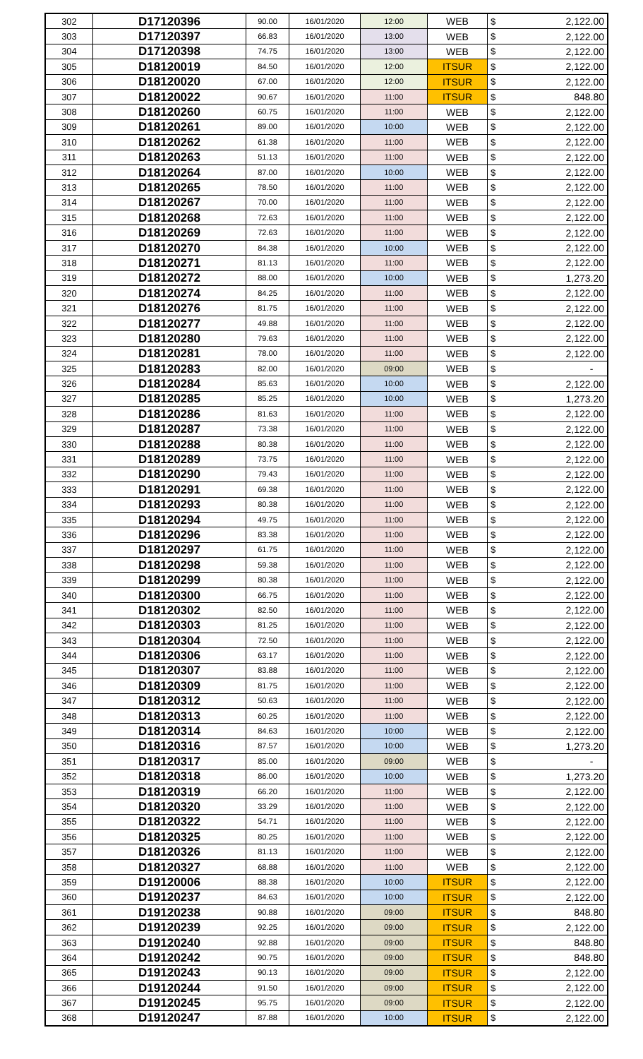| 302 | D17120396 | 90.00 | 16/01/2020 | 12:00 | WEB | $ | 2,122.00 |
| 303 | D17120397 | 66.83 | 16/01/2020 | 13:00 | WEB | $ | 2,122.00 |
| 304 | D17120398 | 74.75 | 16/01/2020 | 13:00 | WEB | $ | 2,122.00 |
| 305 | D18120019 | 84.50 | 16/01/2020 | 12:00 | ITSUR | $ | 2,122.00 |
| 306 | D18120020 | 67.00 | 16/01/2020 | 12:00 | ITSUR | $ | 2,122.00 |
| 307 | D18120022 | 90.67 | 16/01/2020 | 11:00 | ITSUR | $ | 848.80 |
| 308 | D18120260 | 60.75 | 16/01/2020 | 11:00 | WEB | $ | 2,122.00 |
| 309 | D18120261 | 89.00 | 16/01/2020 | 10:00 | WEB | $ | 2,122.00 |
| 310 | D18120262 | 61.38 | 16/01/2020 | 11:00 | WEB | $ | 2,122.00 |
| 311 | D18120263 | 51.13 | 16/01/2020 | 11:00 | WEB | $ | 2,122.00 |
| 312 | D18120264 | 87.00 | 16/01/2020 | 10:00 | WEB | $ | 2,122.00 |
| 313 | D18120265 | 78.50 | 16/01/2020 | 11:00 | WEB | $ | 2,122.00 |
| 314 | D18120267 | 70.00 | 16/01/2020 | 11:00 | WEB | $ | 2,122.00 |
| 315 | D18120268 | 72.63 | 16/01/2020 | 11:00 | WEB | $ | 2,122.00 |
| 316 | D18120269 | 72.63 | 16/01/2020 | 11:00 | WEB | $ | 2,122.00 |
| 317 | D18120270 | 84.38 | 16/01/2020 | 10:00 | WEB | $ | 2,122.00 |
| 318 | D18120271 | 81.13 | 16/01/2020 | 11:00 | WEB | $ | 2,122.00 |
| 319 | D18120272 | 88.00 | 16/01/2020 | 10:00 | WEB | $ | 1,273.20 |
| 320 | D18120274 | 84.25 | 16/01/2020 | 11:00 | WEB | $ | 2,122.00 |
| 321 | D18120276 | 81.75 | 16/01/2020 | 11:00 | WEB | $ | 2,122.00 |
| 322 | D18120277 | 49.88 | 16/01/2020 | 11:00 | WEB | $ | 2,122.00 |
| 323 | D18120280 | 79.63 | 16/01/2020 | 11:00 | WEB | $ | 2,122.00 |
| 324 | D18120281 | 78.00 | 16/01/2020 | 11:00 | WEB | $ | 2,122.00 |
| 325 | D18120283 | 82.00 | 16/01/2020 | 09:00 | WEB | $ | - |
| 326 | D18120284 | 85.63 | 16/01/2020 | 10:00 | WEB | $ | 2,122.00 |
| 327 | D18120285 | 85.25 | 16/01/2020 | 10:00 | WEB | $ | 1,273.20 |
| 328 | D18120286 | 81.63 | 16/01/2020 | 11:00 | WEB | $ | 2,122.00 |
| 329 | D18120287 | 73.38 | 16/01/2020 | 11:00 | WEB | $ | 2,122.00 |
| 330 | D18120288 | 80.38 | 16/01/2020 | 11:00 | WEB | $ | 2,122.00 |
| 331 | D18120289 | 73.75 | 16/01/2020 | 11:00 | WEB | $ | 2,122.00 |
| 332 | D18120290 | 79.43 | 16/01/2020 | 11:00 | WEB | $ | 2,122.00 |
| 333 | D18120291 | 69.38 | 16/01/2020 | 11:00 | WEB | $ | 2,122.00 |
| 334 | D18120293 | 80.38 | 16/01/2020 | 11:00 | WEB | $ | 2,122.00 |
| 335 | D18120294 | 49.75 | 16/01/2020 | 11:00 | WEB | $ | 2,122.00 |
| 336 | D18120296 | 83.38 | 16/01/2020 | 11:00 | WEB | $ | 2,122.00 |
| 337 | D18120297 | 61.75 | 16/01/2020 | 11:00 | WEB | $ | 2,122.00 |
| 338 | D18120298 | 59.38 | 16/01/2020 | 11:00 | WEB | $ | 2,122.00 |
| 339 | D18120299 | 80.38 | 16/01/2020 | 11:00 | WEB | $ | 2,122.00 |
| 340 | D18120300 | 66.75 | 16/01/2020 | 11:00 | WEB | $ | 2,122.00 |
| 341 | D18120302 | 82.50 | 16/01/2020 | 11:00 | WEB | $ | 2,122.00 |
| 342 | D18120303 | 81.25 | 16/01/2020 | 11:00 | WEB | $ | 2,122.00 |
| 343 | D18120304 | 72.50 | 16/01/2020 | 11:00 | WEB | $ | 2,122.00 |
| 344 | D18120306 | 63.17 | 16/01/2020 | 11:00 | WEB | $ | 2,122.00 |
| 345 | D18120307 | 83.88 | 16/01/2020 | 11:00 | WEB | $ | 2,122.00 |
| 346 | D18120309 | 81.75 | 16/01/2020 | 11:00 | WEB | $ | 2,122.00 |
| 347 | D18120312 | 50.63 | 16/01/2020 | 11:00 | WEB | $ | 2,122.00 |
| 348 | D18120313 | 60.25 | 16/01/2020 | 11:00 | WEB | $ | 2,122.00 |
| 349 | D18120314 | 84.63 | 16/01/2020 | 10:00 | WEB | $ | 2,122.00 |
| 350 | D18120316 | 87.57 | 16/01/2020 | 10:00 | WEB | $ | 1,273.20 |
| 351 | D18120317 | 85.00 | 16/01/2020 | 09:00 | WEB | $ | - |
| 352 | D18120318 | 86.00 | 16/01/2020 | 10:00 | WEB | $ | 1,273.20 |
| 353 | D18120319 | 66.20 | 16/01/2020 | 11:00 | WEB | $ | 2,122.00 |
| 354 | D18120320 | 33.29 | 16/01/2020 | 11:00 | WEB | $ | 2,122.00 |
| 355 | D18120322 | 54.71 | 16/01/2020 | 11:00 | WEB | $ | 2,122.00 |
| 356 | D18120325 | 80.25 | 16/01/2020 | 11:00 | WEB | $ | 2,122.00 |
| 357 | D18120326 | 81.13 | 16/01/2020 | 11:00 | WEB | $ | 2,122.00 |
| 358 | D18120327 | 68.88 | 16/01/2020 | 11:00 | WEB | $ | 2,122.00 |
| 359 | D19120006 | 88.38 | 16/01/2020 | 10:00 | ITSUR | $ | 2,122.00 |
| 360 | D19120237 | 84.63 | 16/01/2020 | 10:00 | ITSUR | $ | 2,122.00 |
| 361 | D19120238 | 90.88 | 16/01/2020 | 09:00 | ITSUR | $ | 848.80 |
| 362 | D19120239 | 92.25 | 16/01/2020 | 09:00 | ITSUR | $ | 2,122.00 |
| 363 | D19120240 | 92.88 | 16/01/2020 | 09:00 | ITSUR | $ | 848.80 |
| 364 | D19120242 | 90.75 | 16/01/2020 | 09:00 | ITSUR | $ | 848.80 |
| 365 | D19120243 | 90.13 | 16/01/2020 | 09:00 | ITSUR | $ | 2,122.00 |
| 366 | D19120244 | 91.50 | 16/01/2020 | 09:00 | ITSUR | $ | 2,122.00 |
| 367 | D19120245 | 95.75 | 16/01/2020 | 09:00 | ITSUR | $ | 2,122.00 |
| 368 | D19120247 | 87.88 | 16/01/2020 | 10:00 | ITSUR | $ | 2,122.00 |